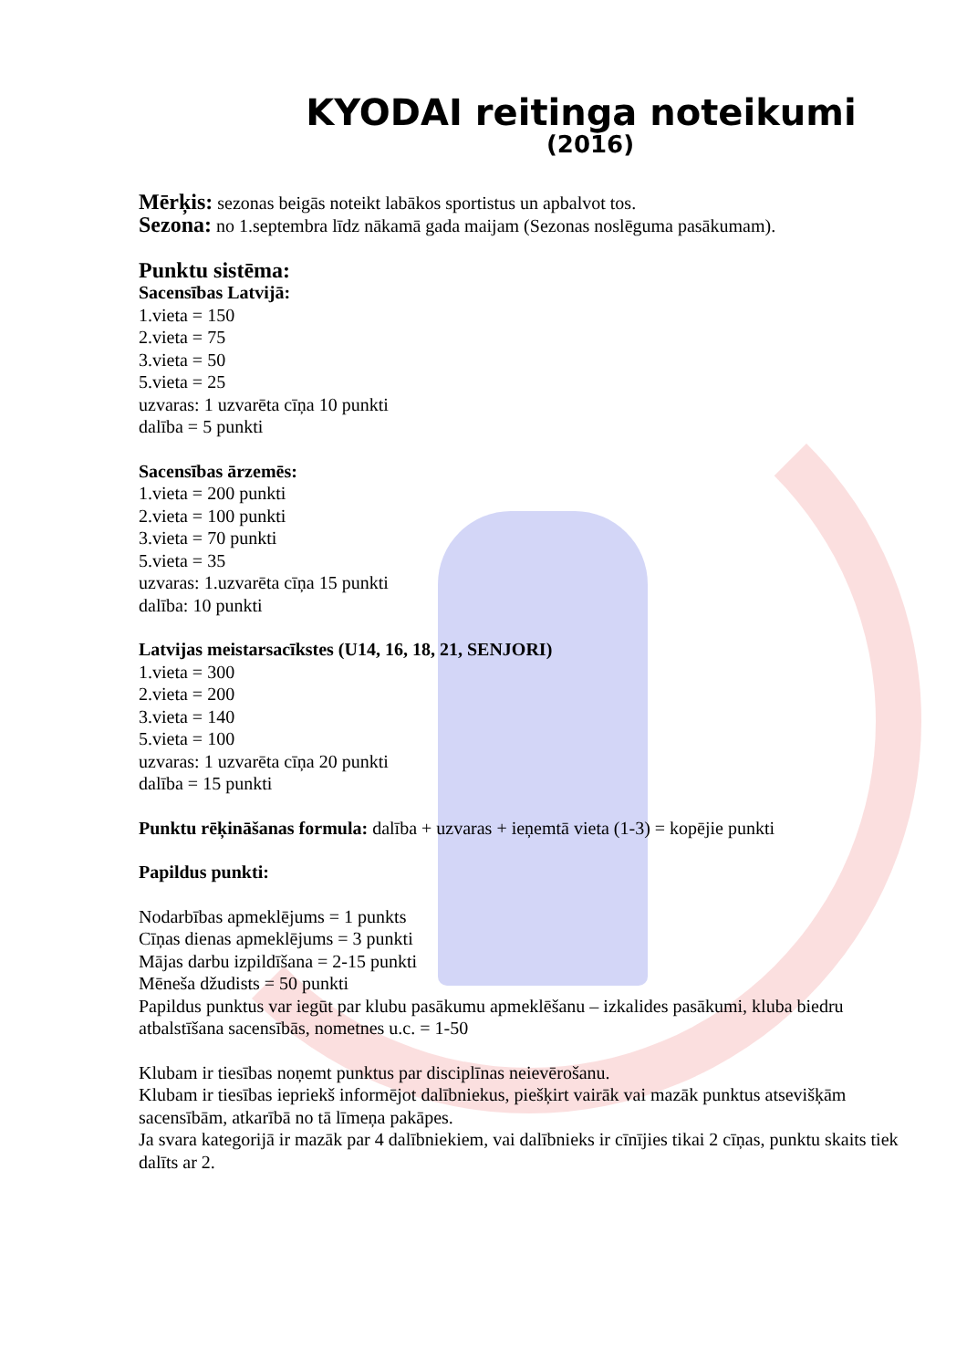KYODAI reitinga noteikumi
(2016)
Mērķis: sezonas beigās noteikt labākos sportistus un apbalvot tos.
Sezona: no 1.septembra līdz nākamā gada maijam (Sezonas noslēguma pasākumam).
Punktu sistēma:
Sacensības Latvijā:
1.vieta = 150
2.vieta = 75
3.vieta = 50
5.vieta = 25
uzvaras: 1 uzvarēta cīņa 10 punkti
dalība = 5 punkti
Sacensības ārzemēs:
1.vieta = 200 punkti
2.vieta = 100 punkti
3.vieta = 70 punkti
5.vieta = 35
uzvaras: 1.uzvarēta cīņa 15 punkti
dalība: 10 punkti
Latvijas meistarsacīkstes (U14, 16, 18, 21, SENJORI)
1.vieta = 300
2.vieta = 200
3.vieta = 140
5.vieta = 100
uzvaras: 1 uzvarēta cīņa 20 punkti
dalība = 15 punkti
Punktu rēķināšanas formula: dalība + uzvaras + ieņemtā vieta (1-3) = kopējie punkti
Papildus punkti:
Nodarbības apmeklējums = 1 punkts
Cīņas dienas apmeklējums = 3 punkti
Mājas darbu izpildīšana = 2-15 punkti
Mēneša džudists = 50 punkti
Papildus punktus var iegūt par klubu pasākumu apmeklēšanu – izkalides pasākumi, kluba biedru atbalstīšana sacensībās, nometnes u.c. = 1-50
Klubam ir tiesības noņemt punktus par disciplīnas neievērošanu.
Klubam ir tiesības iepriekš informējot dalībniekus, piešķirt vairāk vai mazāk punktus atsevišķām sacensībām, atkarībā no tā līmeņa pakāpes.
Ja svara kategorijā ir mazāk par 4 dalībniekiem, vai dalībnieks ir cīnījies tikai 2 cīņas, punktu skaits tiek dalīts ar 2.